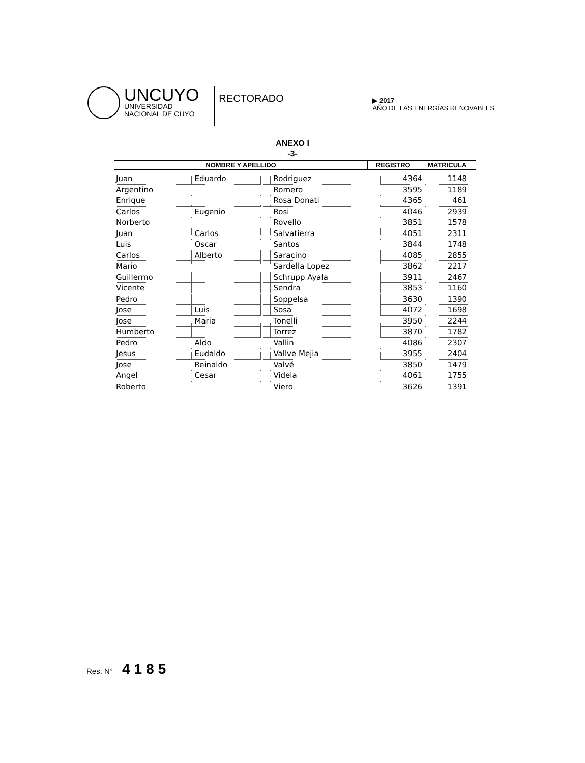UNCUYO
UNIVERSIDAD
NACIONAL DE CUYO
RECTORADO
▶ 2017
AÑO DE LAS ENERGÍAS RENOVABLES
ANEXO I
-3-
| NOMBRE Y APELLIDO | REGISTRO | MATRICULA |
| --- | --- | --- |
| Juan | Eduardo | | Rodriguez | 4364 | 1148 |
| Argentino | | | Romero | 3595 | 1189 |
| Enrique | | | Rosa Donati | 4365 | 461 |
| Carlos | Eugenio | | Rosi | 4046 | 2939 |
| Norberto | | | Rovello | 3851 | 1578 |
| Juan | Carlos | | Salvatierra | 4051 | 2311 |
| Luis | Oscar | | Santos | 3844 | 1748 |
| Carlos | Alberto | | Saracino | 4085 | 2855 |
| Mario | | | Sardella Lopez | 3862 | 2217 |
| Guillermo | | | Schrupp Ayala | 3911 | 2467 |
| Vicente | | | Sendra | 3853 | 1160 |
| Pedro | | | Soppelsa | 3630 | 1390 |
| Jose | Luis | | Sosa | 4072 | 1698 |
| Jose | Maria | | Tonelli | 3950 | 2244 |
| Humberto | | | Torrez | 3870 | 1782 |
| Pedro | Aldo | | Vallin | 4086 | 2307 |
| Jesus | Eudaldo | | Vallve Mejia | 3955 | 2404 |
| Jose | Reinaldo | | Valvé | 3850 | 1479 |
| Angel | Cesar | | Videla | 4061 | 1755 |
| Roberto | | | Viero | 3626 | 1391 |
Res. N° 4185